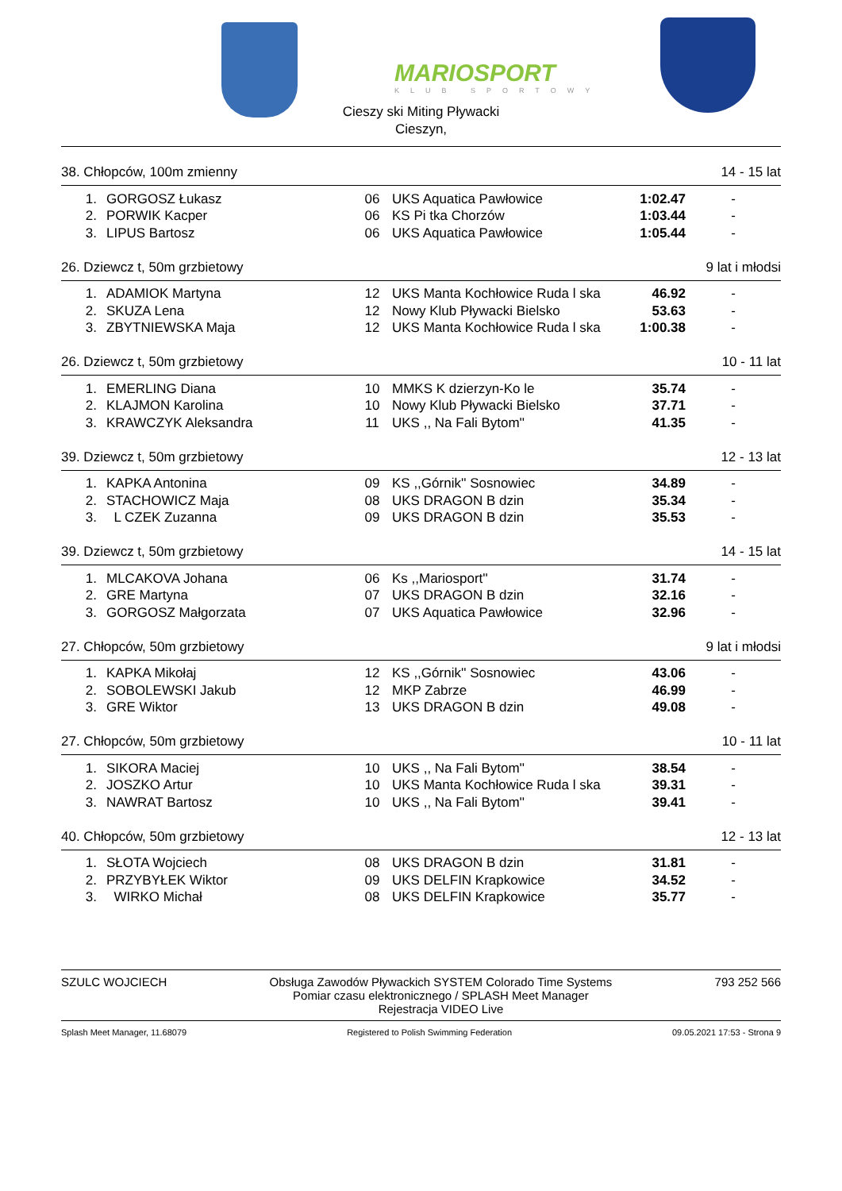MARIOSPORT
KLUB SPORTOWY
Cieszy ski Miting Pływacki
Cieszyn,
38. Chłopców, 100m zmienny 14 - 15 lat
| 1. | GORGOSZ Łukasz | 06 | UKS Aquatica Pawłowice | 1:02.47 | - |
| 2. | PORWIK Kacper | 06 | KS Pi tka Chorzów | 1:03.44 | - |
| 3. | LIPUS Bartosz | 06 | UKS Aquatica Pawłowice | 1:05.44 | - |
26. Dziewcz t, 50m grzbietowy 9 lat i młodsi
| 1. | ADAMIOK Martyna | 12 | UKS Manta Kochłowice Ruda l ska | 46.92 | - |
| 2. | SKUZA Lena | 12 | Nowy Klub Pływacki Bielsko | 53.63 | - |
| 3. | ZBYTNIEWSKA Maja | 12 | UKS Manta Kochłowice Ruda l ska | 1:00.38 | - |
26. Dziewcz t, 50m grzbietowy 10 - 11 lat
| 1. | EMERLING Diana | 10 | MMKS K dzierzyn-Ko le | 35.74 | - |
| 2. | KLAJMON Karolina | 10 | Nowy Klub Pływacki Bielsko | 37.71 | - |
| 3. | KRAWCZYK Aleksandra | 11 | UKS ,, Na Fali Bytom'' | 41.35 | - |
39. Dziewcz t, 50m grzbietowy 12 - 13 lat
| 1. | KAPKA Antonina | 09 | KS ,,Górnik'' Sosnowiec | 34.89 | - |
| 2. | STACHOWICZ Maja | 08 | UKS DRAGON B dzin | 35.34 | - |
| 3. | L CZEK Zuzanna | 09 | UKS DRAGON B dzin | 35.53 | - |
39. Dziewcz t, 50m grzbietowy 14 - 15 lat
| 1. | MLCAKOVA Johana | 06 | Ks ,,Mariosport'' | 31.74 | - |
| 2. | GRE Martyna | 07 | UKS DRAGON B dzin | 32.16 | - |
| 3. | GORGOSZ Małgorzata | 07 | UKS Aquatica Pawłowice | 32.96 | - |
27. Chłopców, 50m grzbietowy 9 lat i młodsi
| 1. | KAPKA Mikołaj | 12 | KS ,,Górnik'' Sosnowiec | 43.06 | - |
| 2. | SOBOLEWSKI Jakub | 12 | MKP Zabrze | 46.99 | - |
| 3. | GRE Wiktor | 13 | UKS DRAGON B dzin | 49.08 | - |
27. Chłopców, 50m grzbietowy 10 - 11 lat
| 1. | SIKORA Maciej | 10 | UKS ,, Na Fali Bytom'' | 38.54 | - |
| 2. | JOSZKO Artur | 10 | UKS Manta Kochłowice Ruda l ska | 39.31 | - |
| 3. | NAWRAT Bartosz | 10 | UKS ,, Na Fali Bytom'' | 39.41 | - |
40. Chłopców, 50m grzbietowy 12 - 13 lat
| 1. | SŁOTA Wojciech | 08 | UKS DRAGON B dzin | 31.81 | - |
| 2. | PRZYBYŁEK Wiktor | 09 | UKS DELFIN Krapkowice | 34.52 | - |
| 3. | WIRKO Michał | 08 | UKS DELFIN Krapkowice | 35.77 | - |
SZULC WOJCIECH Obsługa Zawodów Pływackich SYSTEM Colorado Time Systems
Pomiar czasu elektronicznego / SPLASH Meet Manager
Rejestracja VIDEO Live 793 252 566
Splash Meet Manager, 11.68079 Registered to Polish Swimming Federation 09.05.2021 17:53 - Strona 9